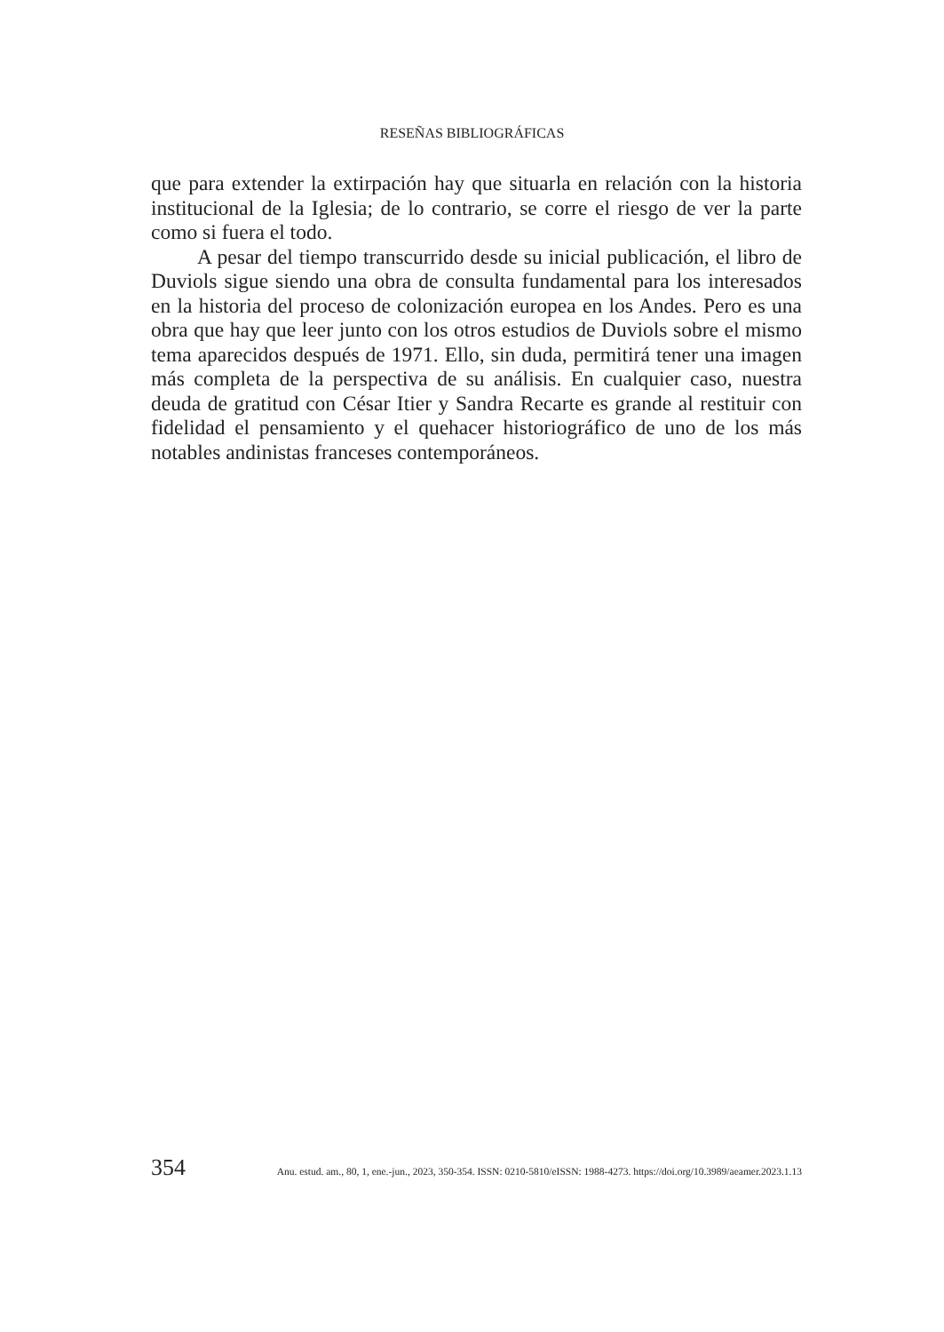RESEÑAS BIBLIOGRÁFICAS
que para extender la extirpación hay que situarla en relación con la historia institucional de la Iglesia; de lo contrario, se corre el riesgo de ver la parte como si fuera el todo.
A pesar del tiempo transcurrido desde su inicial publicación, el libro de Duviols sigue siendo una obra de consulta fundamental para los interesados en la historia del proceso de colonización europea en los Andes. Pero es una obra que hay que leer junto con los otros estudios de Duviols sobre el mismo tema aparecidos después de 1971. Ello, sin duda, permitirá tener una imagen más completa de la perspectiva de su análisis. En cualquier caso, nuestra deuda de gratitud con César Itier y Sandra Recarte es grande al restituir con fidelidad el pensamiento y el quehacer historiográfico de uno de los más notables andinistas franceses contemporáneos.
354 Anu. estud. am., 80, 1, ene.-jun., 2023, 350-354. ISSN: 0210-5810/eISSN: 1988-4273. https://doi.org/10.3989/aeamer.2023.1.13